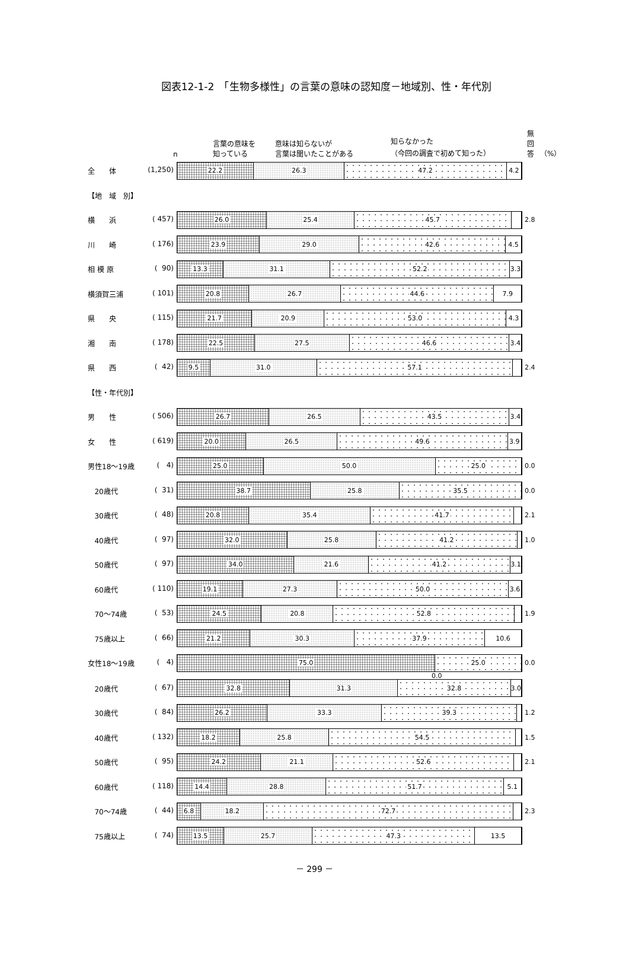図表12-1-2　「生物多様性」の言葉の意味の認知度－地域別、性・年代別
n 言葉の意味を
知っている 意味は知らないが
言葉は聞いたことがある 知らなかった
（今回の調査で初めて知った） 無
回
答 （%）
全　　体 (1,250)
22.2 26.3 47.2 4.2
【地　域　別】
横　　浜 ( 457)
26.0 25.4 45.7
2.8
川　　崎 ( 176)
23.9 29.0 42.6 4.5
相 模 原 ( 90)
13.3 31.1 52.2 3.3
横須賀三浦 ( 101)
20.8 26.7 44.6 7.9
県　　央 ( 115)
21.7 20.9 53.0 4.3
湘　　南 ( 178)
22.5 27.5 46.6 3.4
県　　西 ( 42)
9.5 31.0 57.1
2.4
【性・年代別】
男　　性 ( 506)
26.7 26.5 43.5 3.4
女　　性 ( 619)
20.0 26.5 49.6 3.9
男性18～19歳 ( 4)
25.0 50.0 25.0
0.0
20歳代 ( 31)
38.7 25.8 35.5
0.0
30歳代 ( 48)
20.8 35.4 41.7
2.1
40歳代 ( 97)
32.0 25.8 41.2
1.0
50歳代 ( 97)
34.0 21.6 41.2 3.1
60歳代 ( 110)
19.1 27.3 50.0 3.6
70～74歳 ( 53)
24.5 20.8 52.8
1.9
75歳以上 ( 66)
21.2 30.3 37.9 10.6
女性18～19歳 ( 4)
75.0 25.0
0.0
0.0
20歳代 ( 67)
32.8 31.3 32.8 3.0
30歳代 ( 84)
26.2 33.3 39.3
1.2
40歳代 ( 132)
18.2 25.8 54.5
1.5
50歳代 ( 95)
24.2 21.1 52.6
2.1
60歳代 ( 118)
14.4 28.8 51.7 5.1
70～74歳 ( 44)
6.8 18.2 72.7
2.3
75歳以上 ( 74)
13.5 25.7 47.3 13.5
－ 299 －